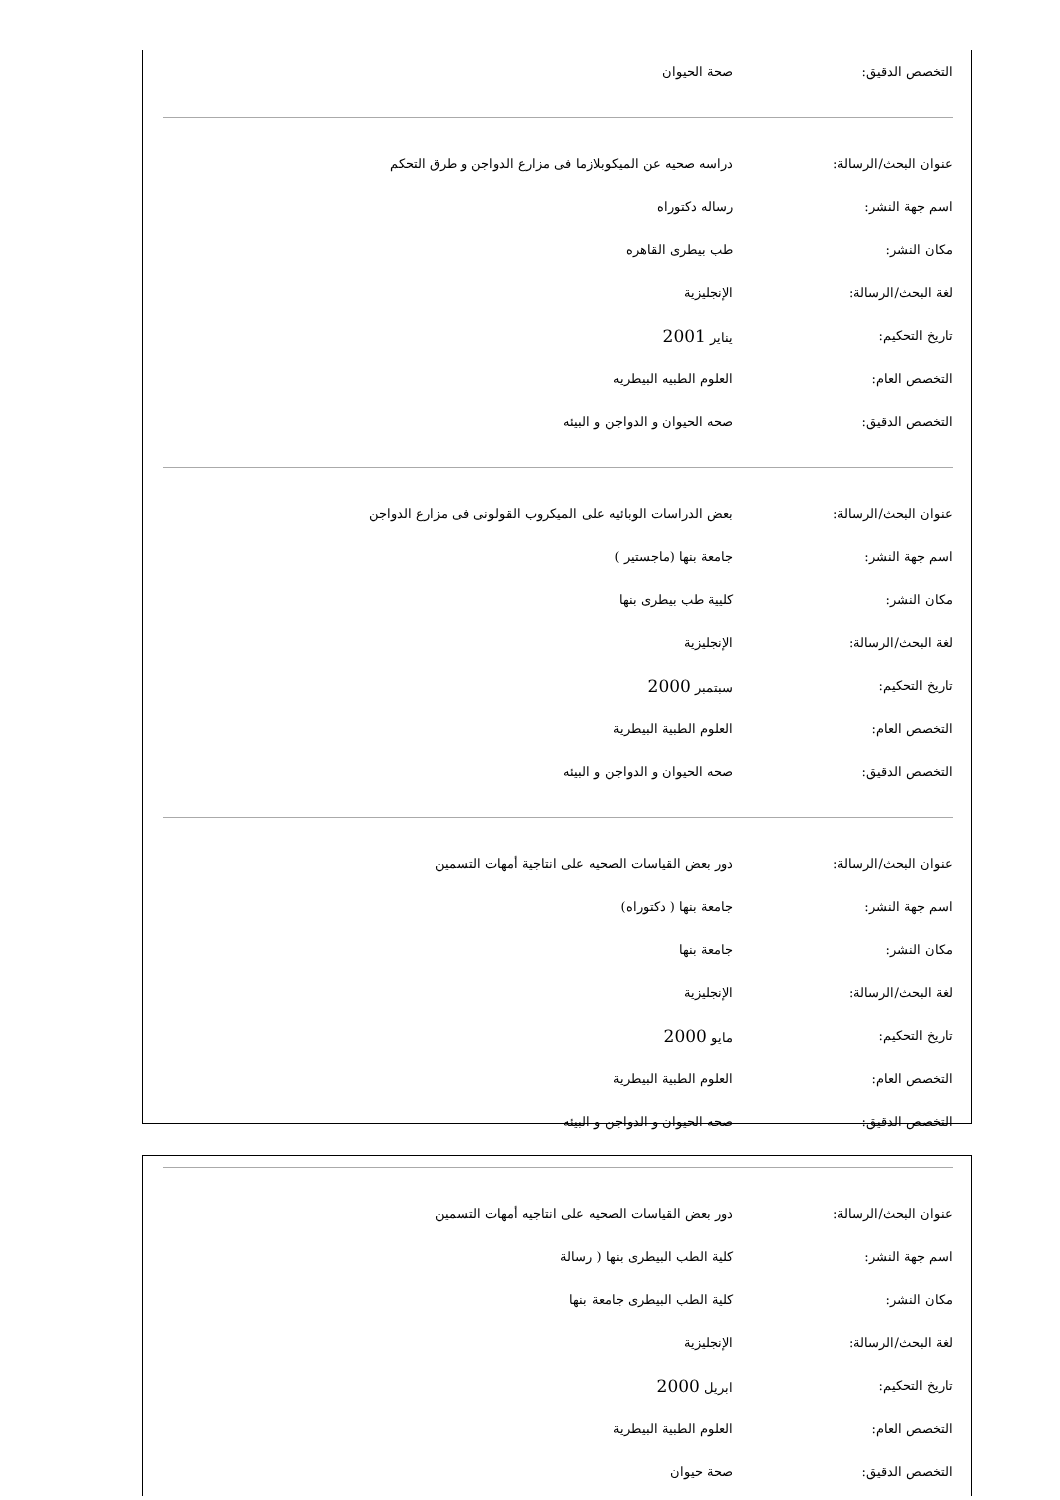| التخصص الدقيق: | صحة الحيوان |
| عنوان البحث/الرسالة: | دراسه صحيه عن الميكوبلازما فى مزارع الدواجن و طرق التحكم |
| اسم جهة النشر: | رساله دكتوراه |
| مكان النشر: | طب بيطرى القاهره |
| لغة البحث/الرسالة: | الإنجليزية |
| تاريخ التحكيم: | يناير 2001 |
| التخصص العام: | العلوم الطبيه البيطريه |
| التخصص الدقيق: | صحه الحيوان و الدواجن و البيئه |
| عنوان البحث/الرسالة: | بعض الدراسات الوبائيه على الميكروب القولونى فى مزارع الدواجن |
| اسم جهة النشر: | جامعة بنها (ماجستير ) |
| مكان النشر: | كليية طب بيطرى بنها |
| لغة البحث/الرسالة: | الإنجليزية |
| تاريخ التحكيم: | سبتمبر 2000 |
| التخصص العام: | العلوم الطبية البيطرية |
| التخصص الدقيق: | صحه الحيوان و الدواجن و البيئه |
| عنوان البحث/الرسالة: | دور بعض القياسات الصحيه على انتاجية أمهات التسمين |
| اسم جهة النشر: | جامعة بنها ( دكتوراه) |
| مكان النشر: | جامعة بنها |
| لغة البحث/الرسالة: | الإنجليزية |
| تاريخ التحكيم: | مايو 2000 |
| التخصص العام: | العلوم الطبية البيطرية |
| التخصص الدقيق: | صحه الحيوان و الدواجن و البيئه |
| عنوان البحث/الرسالة: | دور بعض القياسات الصحيه على انتاجيه أمهات التسمين |
| اسم جهة النشر: | كلية الطب البيطرى بنها ( رسالة |
| مكان النشر: | كلية الطب البيطرى جامعة بنها |
| لغة البحث/الرسالة: | الإنجليزية |
| تاريخ التحكيم: | ابريل 2000 |
| التخصص العام: | العلوم الطبية البيطرية |
| التخصص الدقيق: | صحة حيوان |